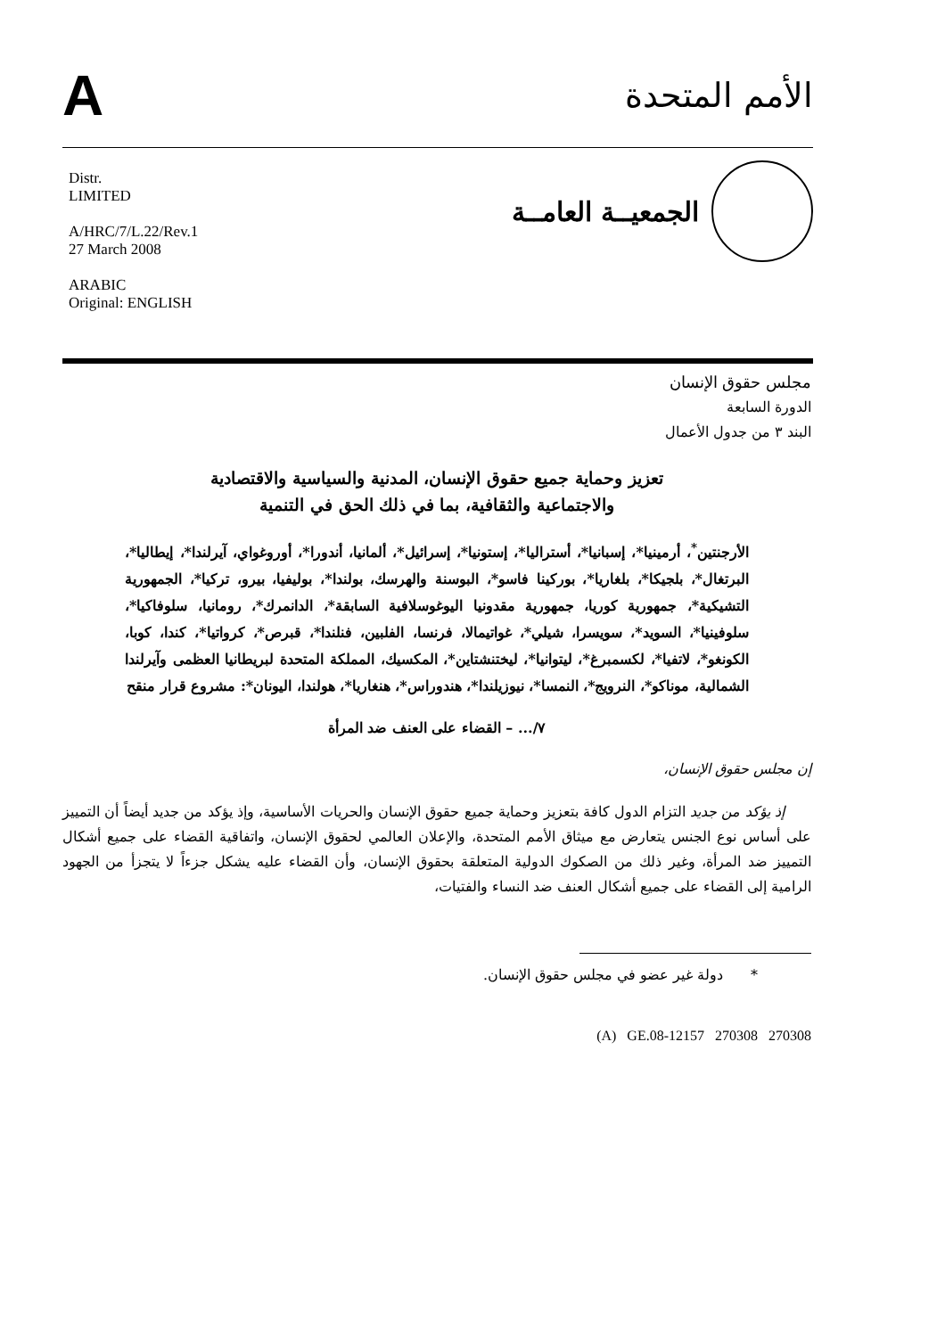A
الأمم المتحدة
Distr.
LIMITED
A/HRC/7/L.22/Rev.1
27 March 2008
ARABIC
Original: ENGLISH
الجمعيــة العامــة
مجلس حقوق الإنسان
الدورة السابعة
البند ٣ من جدول الأعمال
تعزيز وحماية جميع حقوق الإنسان، المدنية والسياسية والاقتصادية
والاجتماعية والثقافية، بما في ذلك الحق في التنمية
الأرجنتين<sup>*</sup>، أرمينيا*، إسبانيا*، أستراليا*، إستونيا*، إسرائيل*، ألمانيا، أندورا*، أوروغواي، آيرلندا*، إيطاليا*، البرتغال*، بلجيكا*، بلغاريا*، بوركينا فاسو*، البوسنة والهرسك، بولندا*، بوليفيا، بيرو، تركيا*، الجمهورية التشيكية*، جمهورية كوريا، جمهورية مقدونيا اليوغوسلافية السابقة*، الدانمرك*، رومانيا، سلوفاكيا*، سلوفينيا*، السويد*، سويسرا، شيلي*، غواتيمالا، فرنسا، الفلبين، فنلندا*، قبرص*، كرواتيا*، كندا، كوبا، الكونغو*، لاتفيا*، لكسمبرغ*، ليتوانيا*، ليختنشتاين*، المكسيك، المملكة المتحدة لبريطانيا العظمى وآيرلندا الشمالية، موناكو*، النرويج*، النمسا*، نيوزيلندا*، هندوراس*، هنغاريا*، هولندا، اليونان*: مشروع قرار منقح
٧/... – القضاء على العنف ضد المرأة
إن مجلس حقوق الإنسان،
إذ يؤكد من جديد التزام الدول كافة بتعزيز وحماية جميع حقوق الإنسان والحريات الأساسية، وإذ يؤكد من جديد أيضاً أن التمييز على أساس نوع الجنس يتعارض مع ميثاق الأمم المتحدة، والإعلان العالمي لحقوق الإنسان، واتفاقية القضاء على جميع أشكال التمييز ضد المرأة، وغير ذلك من الصكوك الدولية المتعلقة بحقوق الإنسان، وأن القضاء عليه يشكل جزءاً لا يتجزأ من الجهود الرامية إلى القضاء على جميع أشكال العنف ضد النساء والفتيات،
* دولة غير عضو في مجلس حقوق الإنسان.
(A) GE.08-12157 270308 270308